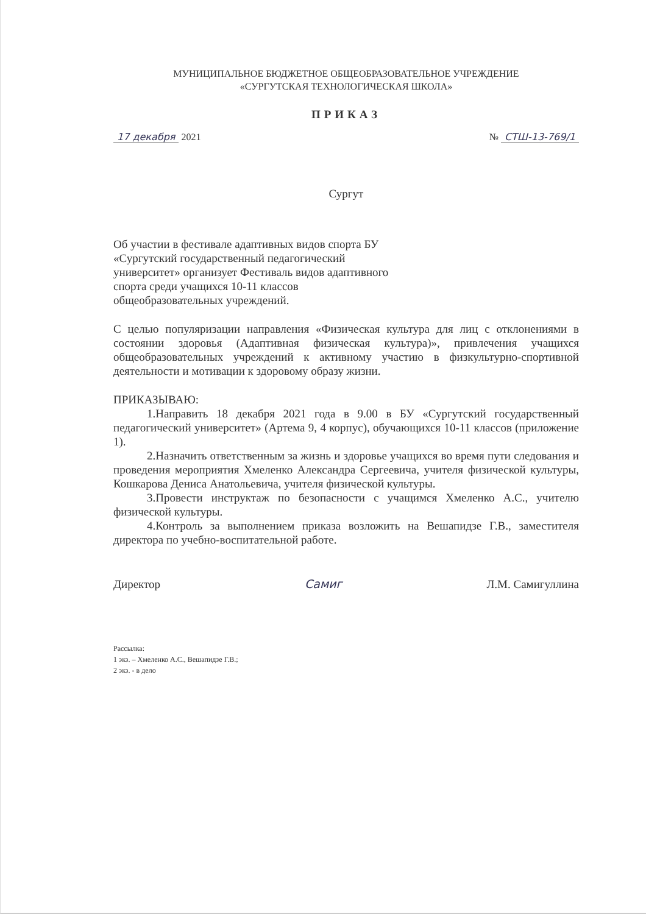МУНИЦИПАЛЬНОЕ БЮДЖЕТНОЕ ОБЩЕОБРАЗОВАТЕЛЬНОЕ УЧРЕЖДЕНИЕ
«СУРГУТСКАЯ ТЕХНОЛОГИЧЕСКАЯ ШКОЛА»
ПРИКАЗ
17 декабря 2021 № СТШ-13-769/1
Сургут
Об участии в фестивале адаптивных видов спорта БУ «Сургутский государственный педагогический университет» организует Фестиваль видов адаптивного спорта среди учащихся 10-11 классов общеобразовательных учреждений.
С целью популяризации направления «Физическая культура для лиц с отклонениями в состоянии здоровья (Адаптивная физическая культура)», привлечения учащихся общеобразовательных учреждений к активному участию в физкультурно-спортивной деятельности и мотивации к здоровому образу жизни.
ПРИКАЗЫВАЮ:
1.Направить 18 декабря 2021 года в 9.00 в БУ «Сургутский государственный педагогический университет» (Артема 9, 4 корпус), обучающихся 10-11 классов (приложение 1).
2.Назначить ответственным за жизнь и здоровье учащихся во время пути следования и проведения мероприятия Хмеленко Александра Сергеевича, учителя физической культуры, Кошкарова Дениса Анатольевича, учителя физической культуры.
3.Провести инструктаж по безопасности с учащимся Хмеленко А.С., учителю физической культуры.
4.Контроль за выполнением приказа возложить на Вешапидзе Г.В., заместителя директора по учебно-воспитательной работе.
Директор Самиг Л.М. Самигуллина
Рассылка:
1 экз. – Хмеленко А.С., Вешапидзе Г.В.;
2 экз. - в дело